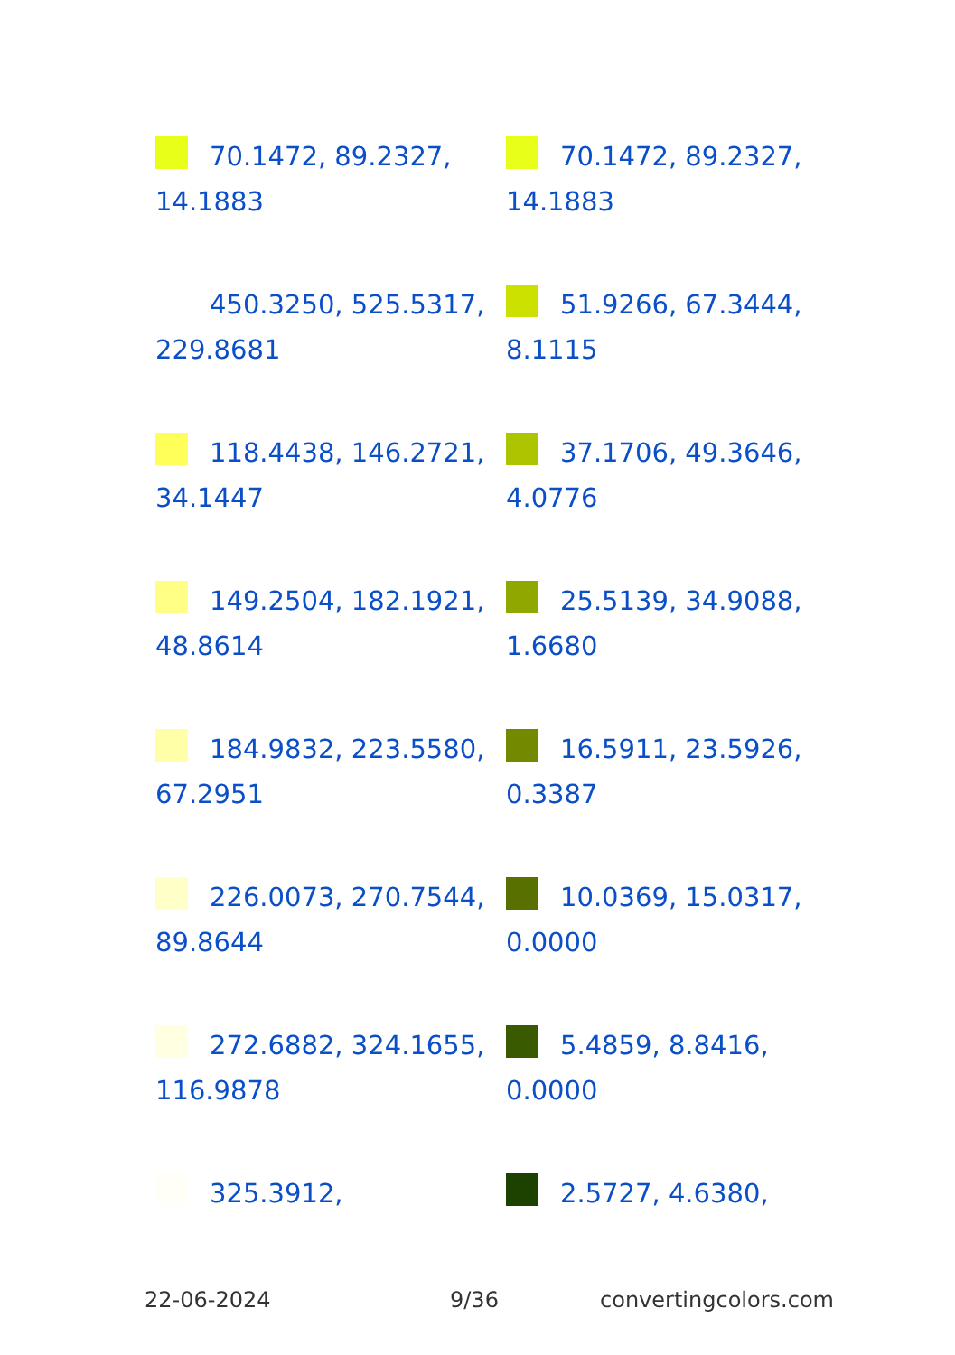70.1472, 89.2327, 14.1883
70.1472, 89.2327, 14.1883
450.3250, 525.5317, 229.8681
51.9266, 67.3444, 8.1115
118.4438, 146.2721, 34.1447
37.1706, 49.3646, 4.0776
149.2504, 182.1921, 48.8614
25.5139, 34.9088, 1.6680
184.9832, 223.5580, 67.2951
16.5911, 23.5926, 0.3387
226.0073, 270.7544, 89.8644
10.0369, 15.0317, 0.0000
272.6882, 324.1655, 116.9878
5.4859, 8.8416, 0.0000
325.3912,
2.5727, 4.6380,
22-06-2024 9/36 convertingcolors.com